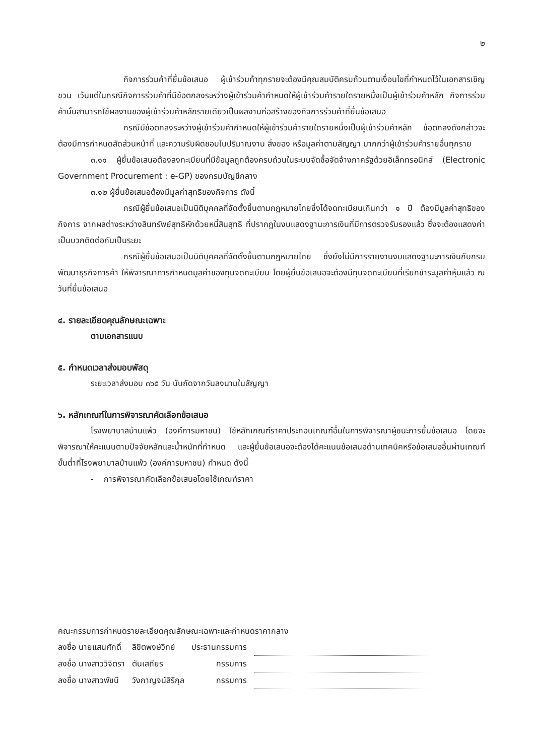๒
กิจการร่วมค้าที่ยื่นข้อเสนอ ผู้เข้าร่วมค้าทุกรายจะต้องมีคุณสมบัติครบถ้วนตามเงื่อนไขที่กำหนดไว้ในเอกสารเชิญชวน เว้นแต่ในกรณีกิจการร่วมค้าที่มีข้อตกลงระหว่างผู้เข้าร่วมค้ากำหนดให้ผู้เข้าร่วมค้ารายใดรายหนึ่งเป็นผู้เข้าร่วมค้าหลัก กิจการร่วมค้านั้นสามารถใช้ผลงานของผู้เข้าร่วมค้าหลักรายเดียวเป็นผลงานก่อสร้างของกิจการร่วมค้าที่ยื่นข้อเสนอ
กรณีมีข้อตกลงระหว่างผู้เข้าร่วมค้ากำหนดให้ผู้เข้าร่วมค้ารายใดรายหนึ่งเป็นผู้เข้าร่วมค้าหลัก ข้อตกลงดังกล่าวจะต้องมีการกำหนดสัดส่วนหน้าที่ และความรับผิดชอบในปริมาณงาน สิ่งของ หรือมูลค่าตามสัญญา มากกว่าผู้เข้าร่วมค้ารายอื่นทุกราย
๓.๑๑ ผู้ยื่นข้อเสนอต้องลงทะเบียนที่มีข้อมูลถูกต้องครบถ้วนในระบบจัดซื้อจัดจ้างภาครัฐด้วยอิเล็กทรอนิกส์ (Electronic Government Procurement : e-GP) ของกรมบัญชีกลาง
๓.๑๒ ผู้ยื่นข้อเสนอต้องมีมูลค่าสุทธิของกิจการ ดังนี้
กรณีผู้ยื่นข้อเสนอเป็นนิติบุคคลที่จัดตั้งขึ้นตามกฎหมายไทยซึ่งได้จดทะเบียนเกินกว่า ๑ ปี ต้องมีมูลค่าสุทธิของกิจการ จากผลต่างระหว่างสินทรัพย์สุทธิหักด้วยหนี้สินสุทธิ ที่ปรากฏในงบแสดงฐานะการเงินที่มีการตรวจรับรองแล้ว ซึ่งจะต้องแสดงค่าเป็นบวกติดต่อกันเป็นระยะ
กรณีผู้ยื่นข้อเสนอเป็นนิติบุคคลที่จัดตั้งขึ้นตามกฎหมายไทย ซึ่งยังไม่มีการรายงานงบแสดงฐานะการเงินกับกรมพัฒนาธุรกิจการค้า ให้พิจารณาการกำหนดมูลค่าของทุนจดทะเบียน โดยผู้ยื่นข้อเสนอจะต้องมีทุนจดทะเบียนที่เรียกชำระมูลค่าหุ้นแล้ว ณ วันที่ยื่นข้อเสนอ
๔. รายละเอียดคุณลักษณะเฉพาะ
ตามเอกสารแนบ
๕. กำหนดเวลาส่งมอบพัสดุ
ระยะเวลาส่งมอบ ๓๖๕ วัน นับถัดจากวันลงนามในสัญญา
๖. หลักเกณฑ์ในการพิจารณาคัดเลือกข้อเสนอ
โรงพยาบาลบ้านแพ้ว (องค์การมหาชน) ใช้หลักเกณฑ์ราคาประกอบเกณฑ์อื่นในการพิจารณาผู้ชนะการยื่นข้อเสนอ โดยจะพิจารณาให้คะแนนตามปัจจัยหลักและน้ำหนักที่กำหนด และผู้ยื่นข้อเสนอจะต้องได้คะแนนข้อเสนอด้านเทคนิคหรือข้อเสนออื่นผ่านเกณฑ์ขั้นต่ำที่โรงพยาบาลบ้านแพ้ว (องค์การมหาชน) กำหนด ดังนี้
- การพิจารณาคัดเลือกข้อเสนอโดยใช้เกณฑ์ราคา
คณะกรรมการกำหนดรายละเอียดคุณลักษณะเฉพาะและกำหนดราคากลาง
| ลงชื่อ นายแสนศักดิ์ | ลิขิตพงษ์วิทย์ | ประธานกรรมการ | |
| ลงชื่อ นางสาววิจิตรา | ตันเสถียร | กรรมการ | |
| ลงชื่อ นางสาวพัชนี | วังกาญจน์สิริกุล | กรรมการ | |